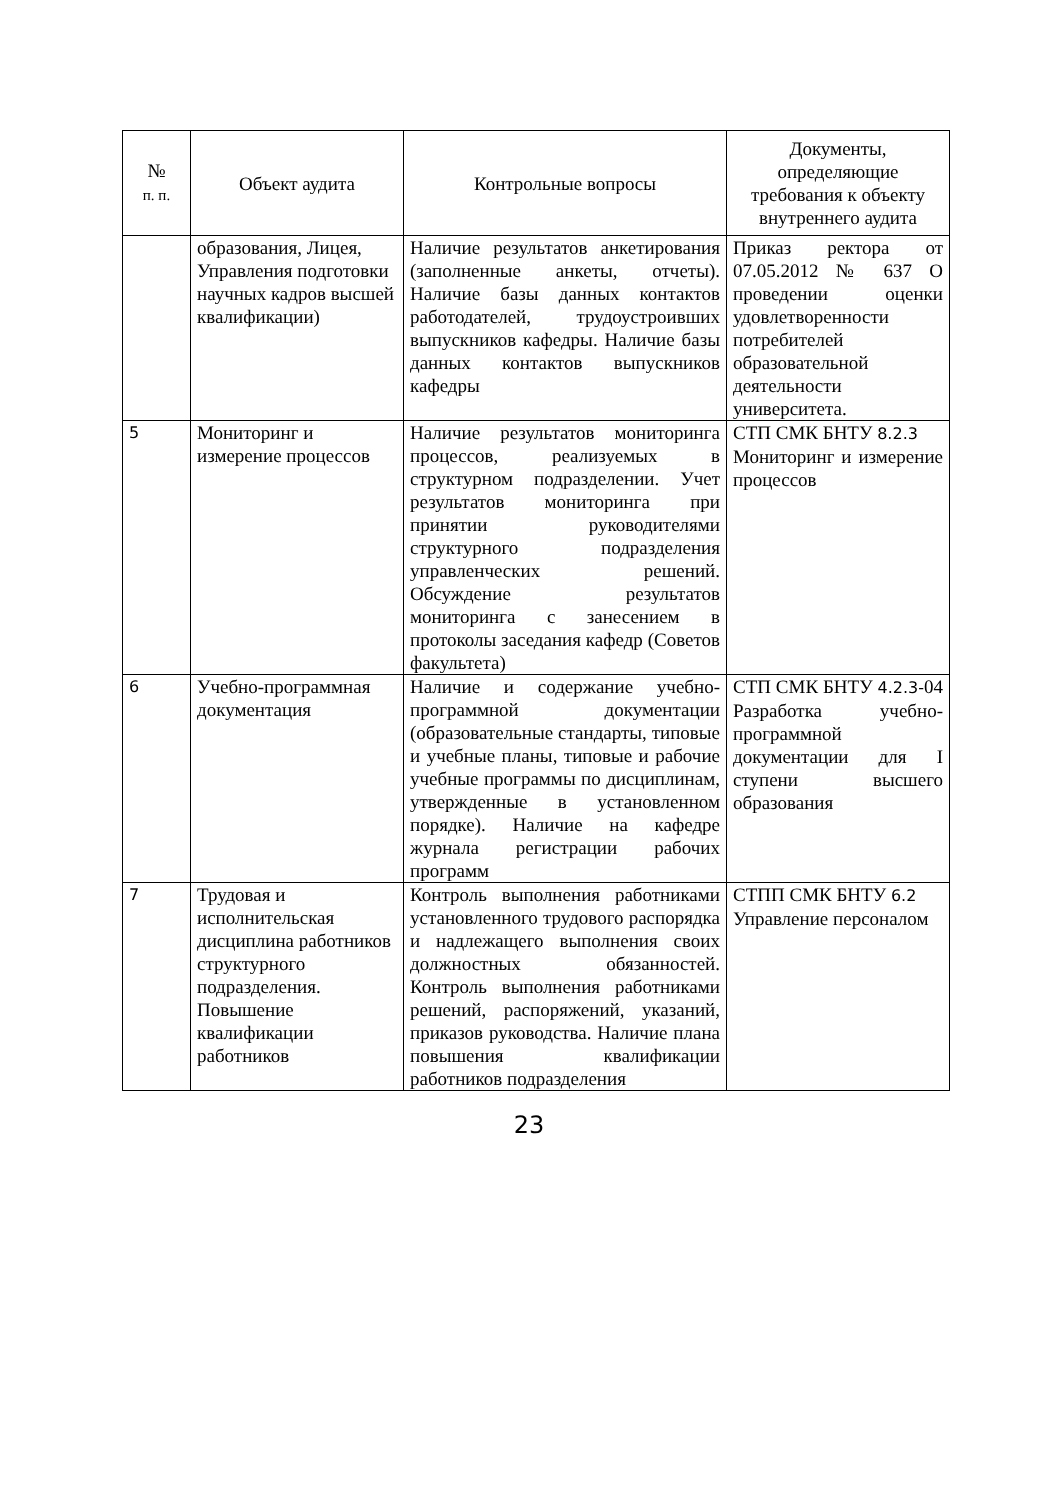| № п. п. | Объект аудита | Контрольные вопросы | Документы, определяющие требования к объекту внутреннего аудита |
| --- | --- | --- | --- |
| | образования, Лицея, Управления подготовки научных кадров высшей квалификации) | Наличие результатов анкетирования (заполненные анкеты, отчеты). Наличие базы данных контактов работодателей, трудоустроивших выпускников кафедры. Наличие базы данных контактов выпускников кафедры | Приказ ректора от 07.05.2012 № 637 О проведении оценки удовлетворенности потребителей образовательной деятельности университета. |
| 5 | Мониторинг и измерение процессов | Наличие результатов мониторинга процессов, реализуемых в структурном подразделении. Учет результатов мониторинга при принятии руководителями структурного подразделения управленческих решений. Обсуждение результатов мониторинга с занесением в протоколы заседания кафедр (Советов факультета) | СТП СМК БНТУ 8.2.3 Мониторинг и измерение процессов |
| 6 | Учебно-программная документация | Наличие и содержание учебно-программной документации (образовательные стандарты, типовые и учебные планы, типовые и рабочие учебные программы по дисциплинам, утвержденные в установленном порядке). Наличие на кафедре журнала регистрации рабочих программ | СТП СМК БНТУ 4.2.3- 04 Разработка учебно-программной документации для I ступени высшего образования |
| 7 | Трудовая и исполнительская дисциплина работников структурного подразделения. Повышение квалификации работников | Контроль выполнения работниками установленного трудового распорядка и надлежащего выполнения своих должностных обязанностей. Контроль выполнения работниками решений, распоряжений, указаний, приказов руководства. Наличие плана повышения квалификации работников подразделения | СТПП СМК БНТУ 6.2 Управление персоналом |
23